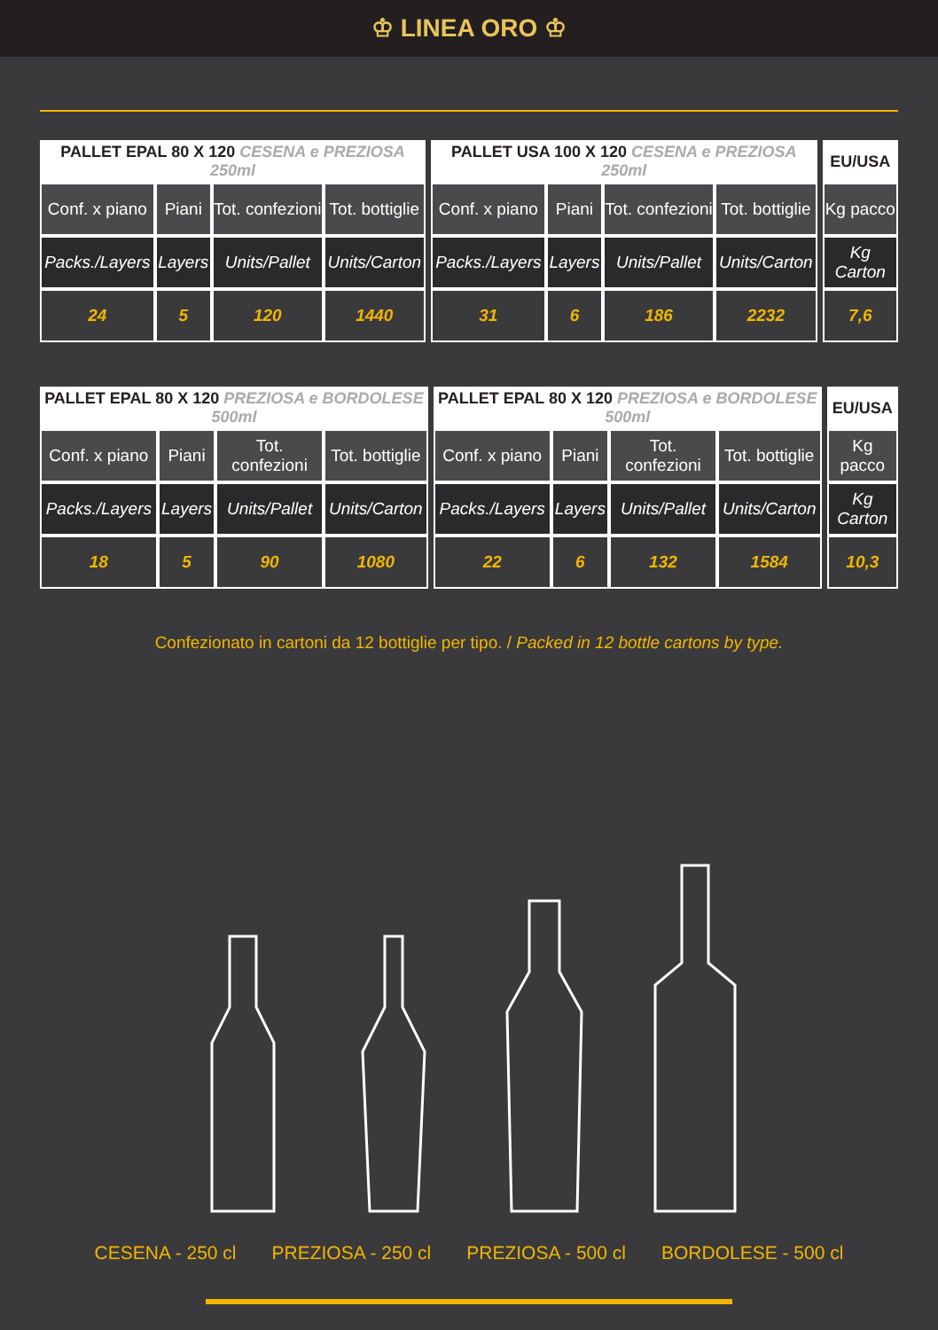♔ LINEA ORO ♔
| PALLET EPAL 80 X 120 CESENA e PREZIOSA 250ml | | | | | PALLET USA 100 X 120 CESENA e PREZIOSA 250ml | | | | | EU/USA |
| --- | --- | --- | --- | --- | --- | --- | --- | --- | --- | --- |
| Conf. x piano | Piani | Tot. confezioni | Tot. bottiglie | | Conf. x piano | Piani | Tot. confezioni | Tot. bottiglie | | Kg pacco |
| Packs./Layers | Layers | Units/Pallet | Units/Carton | | Packs./Layers | Layers | Units/Pallet | Units/Carton | | Kg Carton |
| 24 | 5 | 120 | 1440 | | 31 | 6 | 186 | 2232 | | 7,6 |
| PALLET EPAL 80 X 120 PREZIOSA e BORDOLESE 500ml | | | | | PALLET EPAL 80 X 120 PREZIOSA e BORDOLESE 500ml | | | | | EU/USA |
| --- | --- | --- | --- | --- | --- | --- | --- | --- | --- | --- |
| Conf. x piano | Piani | Tot. confezioni | Tot. bottiglie | | Conf. x piano | Piani | Tot. confezioni | Tot. bottiglie | | Kg pacco |
| Packs./Layers | Layers | Units/Pallet | Units/Carton | | Packs./Layers | Layers | Units/Pallet | Units/Carton | | Kg Carton |
| 18 | 5 | 90 | 1080 | | 22 | 6 | 132 | 1584 | | 10,3 |
Confezionato in cartoni da 12 bottiglie per tipo. / Packed in 12 bottle cartons by type.
CESENA - 250 cl PREZIOSA - 250 cl PREZIOSA - 500 cl BORDOLESE - 500 cl